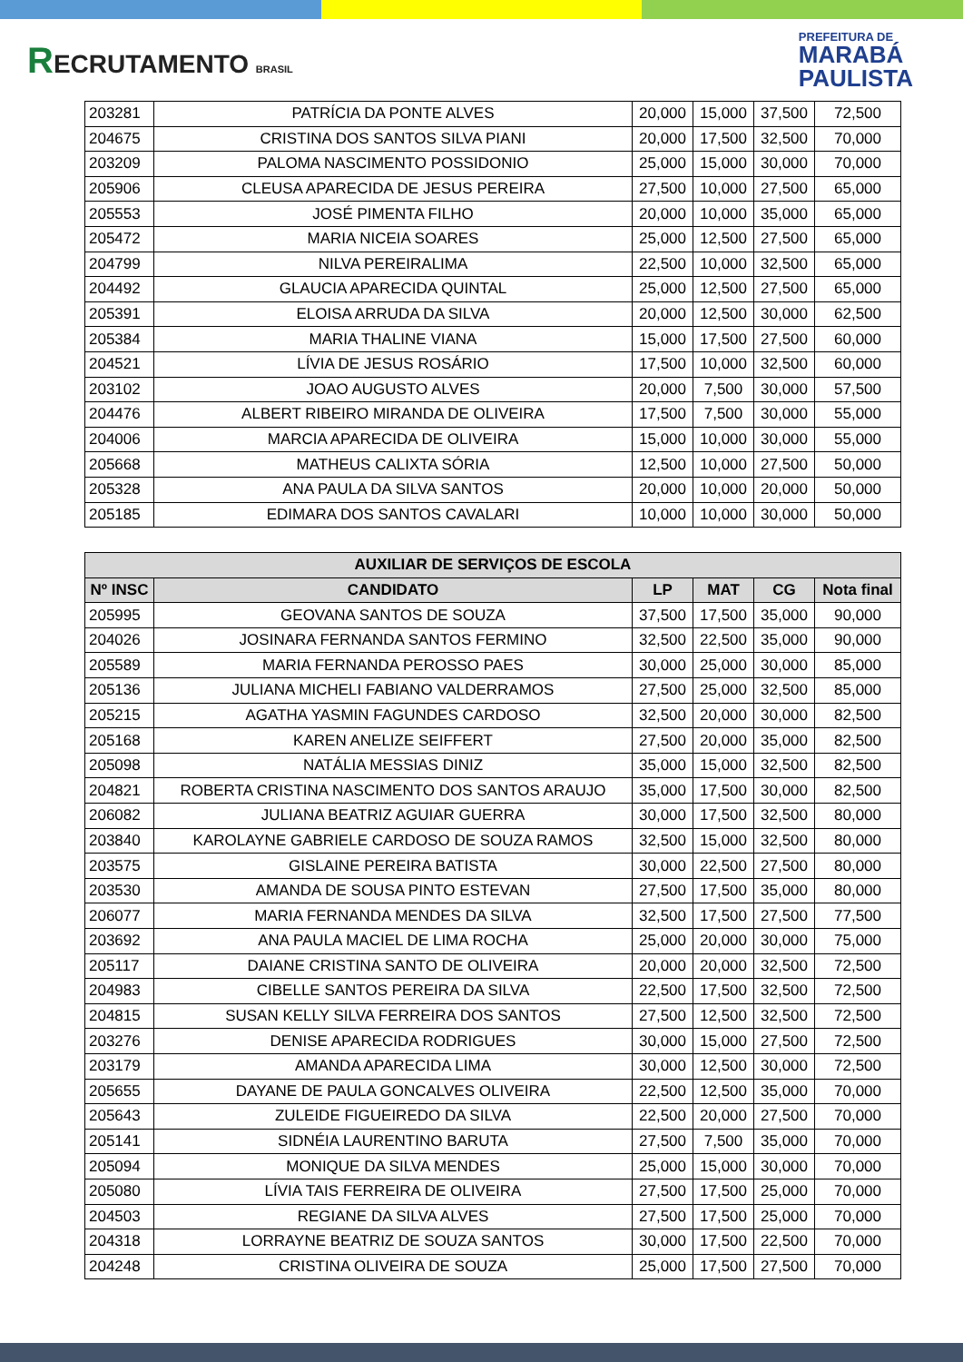RECRUTAMENTO BRASIL
PREFEITURA DE
MARABÁ
PAULISTA
| 203281 | PATRÍCIA DA PONTE ALVES | 20,000 | 15,000 | 37,500 | 72,500 |
| 204675 | CRISTINA DOS SANTOS SILVA PIANI | 20,000 | 17,500 | 32,500 | 70,000 |
| 203209 | PALOMA NASCIMENTO POSSIDONIO | 25,000 | 15,000 | 30,000 | 70,000 |
| 205906 | CLEUSA APARECIDA DE JESUS PEREIRA | 27,500 | 10,000 | 27,500 | 65,000 |
| 205553 | JOSÉ PIMENTA FILHO | 20,000 | 10,000 | 35,000 | 65,000 |
| 205472 | MARIA NICEIA SOARES | 25,000 | 12,500 | 27,500 | 65,000 |
| 204799 | NILVA PEREIRALIMA | 22,500 | 10,000 | 32,500 | 65,000 |
| 204492 | GLAUCIA APARECIDA QUINTAL | 25,000 | 12,500 | 27,500 | 65,000 |
| 205391 | ELOISA ARRUDA DA SILVA | 20,000 | 12,500 | 30,000 | 62,500 |
| 205384 | MARIA THALINE VIANA | 15,000 | 17,500 | 27,500 | 60,000 |
| 204521 | LÍVIA DE JESUS ROSÁRIO | 17,500 | 10,000 | 32,500 | 60,000 |
| 203102 | JOAO AUGUSTO ALVES | 20,000 | 7,500 | 30,000 | 57,500 |
| 204476 | ALBERT RIBEIRO MIRANDA DE OLIVEIRA | 17,500 | 7,500 | 30,000 | 55,000 |
| 204006 | MARCIA APARECIDA DE OLIVEIRA | 15,000 | 10,000 | 30,000 | 55,000 |
| 205668 | MATHEUS CALIXTA SÓRIA | 12,500 | 10,000 | 27,500 | 50,000 |
| 205328 | ANA PAULA DA SILVA SANTOS | 20,000 | 10,000 | 20,000 | 50,000 |
| 205185 | EDIMARA DOS SANTOS CAVALARI | 10,000 | 10,000 | 30,000 | 50,000 |
| AUXILIAR DE SERVIÇOS DE ESCOLA | | | | | |
| --- | --- | --- | --- | --- | --- |
| Nº INSC | CANDIDATO | LP | MAT | CG | Nota final |
| 205995 | GEOVANA SANTOS DE SOUZA | 37,500 | 17,500 | 35,000 | 90,000 |
| 204026 | JOSINARA FERNANDA SANTOS FERMINO | 32,500 | 22,500 | 35,000 | 90,000 |
| 205589 | MARIA FERNANDA PEROSSO PAES | 30,000 | 25,000 | 30,000 | 85,000 |
| 205136 | JULIANA MICHELI FABIANO VALDERRAMOS | 27,500 | 25,000 | 32,500 | 85,000 |
| 205215 | AGATHA YASMIN FAGUNDES CARDOSO | 32,500 | 20,000 | 30,000 | 82,500 |
| 205168 | KAREN ANELIZE SEIFFERT | 27,500 | 20,000 | 35,000 | 82,500 |
| 205098 | NATÁLIA MESSIAS DINIZ | 35,000 | 15,000 | 32,500 | 82,500 |
| 204821 | ROBERTA CRISTINA NASCIMENTO DOS SANTOS ARAUJO | 35,000 | 17,500 | 30,000 | 82,500 |
| 206082 | JULIANA BEATRIZ AGUIAR GUERRA | 30,000 | 17,500 | 32,500 | 80,000 |
| 203840 | KAROLAYNE GABRIELE CARDOSO DE SOUZA RAMOS | 32,500 | 15,000 | 32,500 | 80,000 |
| 203575 | GISLAINE PEREIRA BATISTA | 30,000 | 22,500 | 27,500 | 80,000 |
| 203530 | AMANDA DE SOUSA PINTO ESTEVAN | 27,500 | 17,500 | 35,000 | 80,000 |
| 206077 | MARIA FERNANDA MENDES DA SILVA | 32,500 | 17,500 | 27,500 | 77,500 |
| 203692 | ANA PAULA MACIEL DE LIMA ROCHA | 25,000 | 20,000 | 30,000 | 75,000 |
| 205117 | DAIANE CRISTINA SANTO DE OLIVEIRA | 20,000 | 20,000 | 32,500 | 72,500 |
| 204983 | CIBELLE SANTOS PEREIRA DA SILVA | 22,500 | 17,500 | 32,500 | 72,500 |
| 204815 | SUSAN KELLY SILVA FERREIRA DOS SANTOS | 27,500 | 12,500 | 32,500 | 72,500 |
| 203276 | DENISE APARECIDA RODRIGUES | 30,000 | 15,000 | 27,500 | 72,500 |
| 203179 | AMANDA APARECIDA LIMA | 30,000 | 12,500 | 30,000 | 72,500 |
| 205655 | DAYANE DE PAULA GONCALVES OLIVEIRA | 22,500 | 12,500 | 35,000 | 70,000 |
| 205643 | ZULEIDE FIGUEIREDO DA SILVA | 22,500 | 20,000 | 27,500 | 70,000 |
| 205141 | SIDNÉIA LAURENTINO BARUTA | 27,500 | 7,500 | 35,000 | 70,000 |
| 205094 | MONIQUE DA SILVA MENDES | 25,000 | 15,000 | 30,000 | 70,000 |
| 205080 | LÍVIA TAIS FERREIRA DE OLIVEIRA | 27,500 | 17,500 | 25,000 | 70,000 |
| 204503 | REGIANE DA SILVA ALVES | 27,500 | 17,500 | 25,000 | 70,000 |
| 204318 | LORRAYNE BEATRIZ DE SOUZA SANTOS | 30,000 | 17,500 | 22,500 | 70,000 |
| 204248 | CRISTINA OLIVEIRA DE SOUZA | 25,000 | 17,500 | 27,500 | 70,000 |